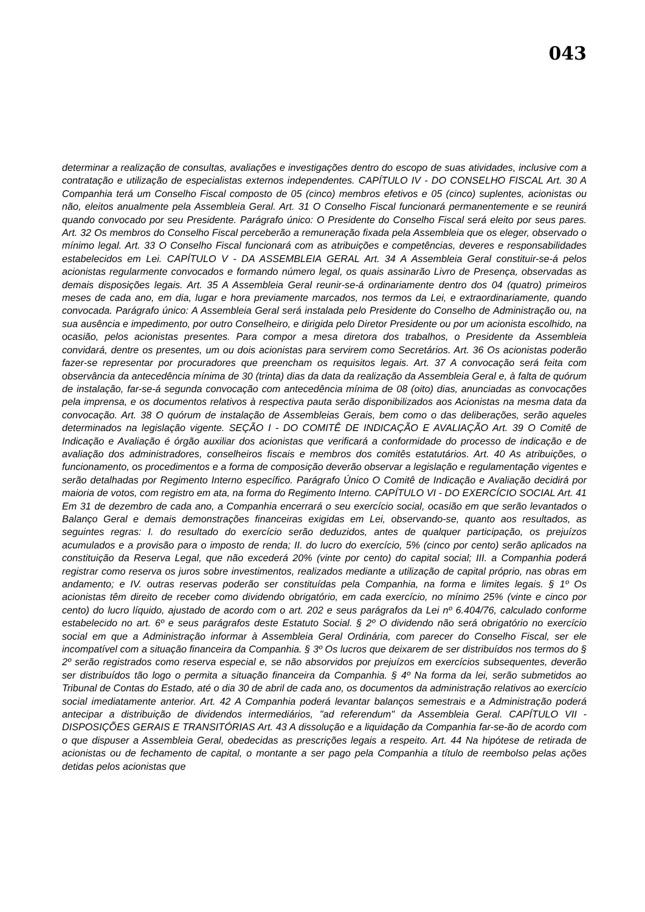043
determinar a realização de consultas, avaliações e investigações dentro do escopo de suas atividades, inclusive com a contratação e utilização de especialistas externos independentes. CAPÍTULO IV - DO CONSELHO FISCAL Art. 30 A Companhia terá um Conselho Fiscal composto de 05 (cinco) membros efetivos e 05 (cinco) suplentes, acionistas ou não, eleitos anualmente pela Assembleia Geral. Art. 31 O Conselho Fiscal funcionará permanentemente e se reunirá quando convocado por seu Presidente. Parágrafo único: O Presidente do Conselho Fiscal será eleito por seus pares. Art. 32 Os membros do Conselho Fiscal perceberão a remuneração fixada pela Assembleia que os eleger, observado o mínimo legal. Art. 33 O Conselho Fiscal funcionará com as atribuições e competências, deveres e responsabilidades estabelecidos em Lei. CAPÍTULO V - DA ASSEMBLEIA GERAL Art. 34 A Assembleia Geral constituir-se-á pelos acionistas regularmente convocados e formando número legal, os quais assinarão Livro de Presença, observadas as demais disposições legais. Art. 35 A Assembleia Geral reunir-se-á ordinariamente dentro dos 04 (quatro) primeiros meses de cada ano, em dia, lugar e hora previamente marcados, nos termos da Lei, e extraordinariamente, quando convocada. Parágrafo único: A Assembleia Geral será instalada pelo Presidente do Conselho de Administração ou, na sua ausência e impedimento, por outro Conselheiro, e dirigida pelo Diretor Presidente ou por um acionista escolhido, na ocasião, pelos acionistas presentes. Para compor a mesa diretora dos trabalhos, o Presidente da Assembleia convidará, dentre os presentes, um ou dois acionistas para servirem como Secretários. Art. 36 Os acionistas poderão fazer-se representar por procuradores que preencham os requisitos legais. Art. 37 A convocação será feita com observância da antecedência mínima de 30 (trinta) dias da data da realização da Assembleia Geral e, à falta de quórum de instalação, far-se-á segunda convocação com antecedência mínima de 08 (oito) dias, anunciadas as convocações pela imprensa, e os documentos relativos à respectiva pauta serão disponibilizados aos Acionistas na mesma data da convocação. Art. 38 O quórum de instalação de Assembleias Gerais, bem como o das deliberações, serão aqueles determinados na legislação vigente. SEÇÃO I - DO COMITÊ DE INDICAÇÃO E AVALIAÇÃO Art. 39 O Comitê de Indicação e Avaliação é órgão auxiliar dos acionistas que verificará a conformidade do processo de indicação e de avaliação dos administradores, conselheiros fiscais e membros dos comitês estatutários. Art. 40 As atribuições, o funcionamento, os procedimentos e a forma de composição deverão observar a legislação e regulamentação vigentes e serão detalhadas por Regimento Interno específico. Parágrafo Único O Comitê de Indicação e Avaliação decidirá por maioria de votos, com registro em ata, na forma do Regimento Interno. CAPÍTULO VI - DO EXERCÍCIO SOCIAL Art. 41 Em 31 de dezembro de cada ano, a Companhia encerrará o seu exercício social, ocasião em que serão levantados o Balanço Geral e demais demonstrações financeiras exigidas em Lei, observando-se, quanto aos resultados, as seguintes regras: I. do resultado do exercício serão deduzidos, antes de qualquer participação, os prejuízos acumulados e a provisão para o imposto de renda; II. do lucro do exercício, 5% (cinco por cento) serão aplicados na constituição da Reserva Legal, que não excederá 20% (vinte por cento) do capital social; III. a Companhia poderá registrar como reserva os juros sobre investimentos, realizados mediante a utilização de capital próprio, nas obras em andamento; e IV. outras reservas poderão ser constituídas pela Companhia, na forma e limites legais. § 1º Os acionistas têm direito de receber como dividendo obrigatório, em cada exercício, no mínimo 25% (vinte e cinco por cento) do lucro líquido, ajustado de acordo com o art. 202 e seus parágrafos da Lei nº 6.404/76, calculado conforme estabelecido no art. 6º e seus parágrafos deste Estatuto Social. § 2º O dividendo não será obrigatório no exercício social em que a Administração informar à Assembleia Geral Ordinária, com parecer do Conselho Fiscal, ser ele incompatível com a situação financeira da Companhia. § 3º Os lucros que deixarem de ser distribuídos nos termos do § 2º serão registrados como reserva especial e, se não absorvidos por prejuízos em exercícios subsequentes, deverão ser distribuídos tão logo o permita a situação financeira da Companhia. § 4º Na forma da lei, serão submetidos ao Tribunal de Contas do Estado, até o dia 30 de abril de cada ano, os documentos da administração relativos ao exercício social imediatamente anterior. Art. 42 A Companhia poderá levantar balanços semestrais e a Administração poderá antecipar a distribuição de dividendos intermediários, "ad referendum" da Assembleia Geral. CAPÍTULO VII - DISPOSIÇÕES GERAIS E TRANSITÓRIAS Art. 43 A dissolução e a liquidação da Companhia far-se-ão de acordo com o que dispuser a Assembleia Geral, obedecidas as prescrições legais a respeito. Art. 44 Na hipótese de retirada de acionistas ou de fechamento de capital, o montante a ser pago pela Companhia a título de reembolso pelas ações detidas pelos acionistas que